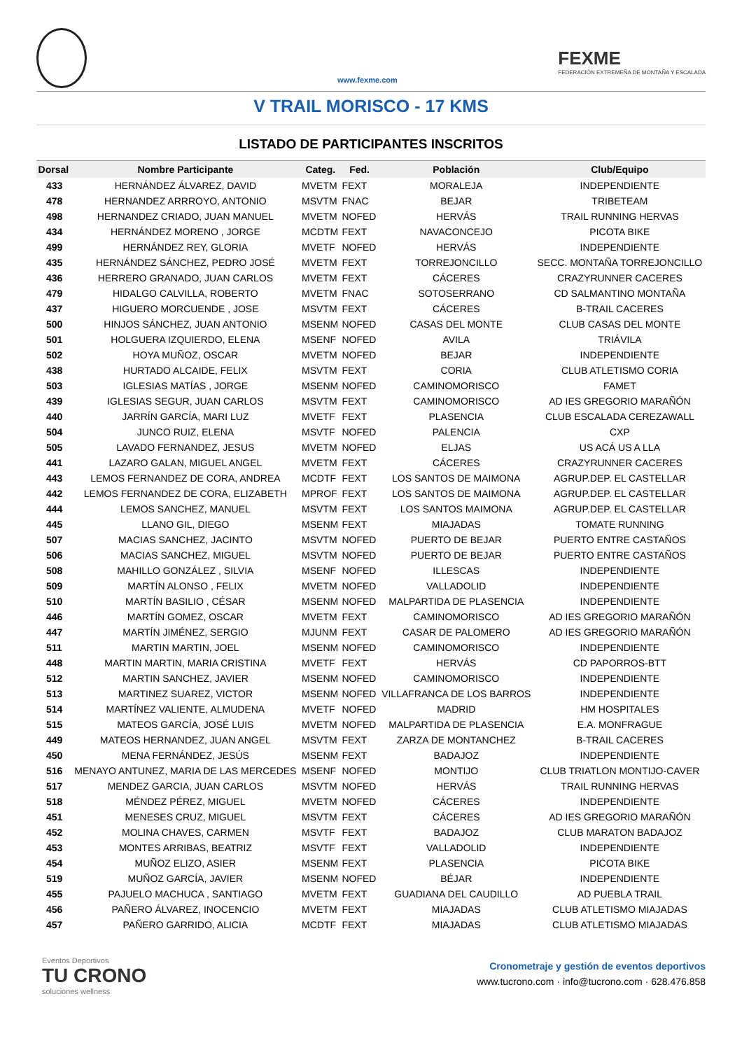www.fexme.com
FEXME
FEDERACIÓN EXTREMEÑA DE MONTAÑA Y ESCALADA
V TRAIL MORISCO - 17 KMS
LISTADO DE PARTICIPANTES INSCRITOS
| Dorsal | Nombre Participante | Categ. | Fed. | Población | Club/Equipo |
| --- | --- | --- | --- | --- | --- |
| 433 | HERNÁNDEZ ÁLVAREZ, DAVID | MVETM | FEXT | MORALEJA | INDEPENDIENTE |
| 478 | HERNANDEZ ARRROYO, ANTONIO | MSVTM | FNAC | BEJAR | TRIBETEAM |
| 498 | HERNANDEZ CRIADO, JUAN MANUEL | MVETM | NOFED | HERVÁS | TRAIL RUNNING HERVAS |
| 434 | HERNÁNDEZ MORENO , JORGE | MCDTM | FEXT | NAVACONCEJO | PICOTA BIKE |
| 499 | HERNÁNDEZ REY, GLORIA | MVETF | NOFED | HERVÁS | INDEPENDIENTE |
| 435 | HERNÁNDEZ SÁNCHEZ, PEDRO JOSÉ | MVETM | FEXT | TORREJONCILLO | SECC. MONTAÑA TORREJONCILLO |
| 436 | HERRERO GRANADO, JUAN CARLOS | MVETM | FEXT | CÁCERES | CRAZYRUNNER CACERES |
| 479 | HIDALGO CALVILLA, ROBERTO | MVETM | FNAC | SOTOSERRANO | CD SALMANTINO MONTAÑA |
| 437 | HIGUERO MORCUENDE , JOSE | MSVTM | FEXT | CÁCERES | B-TRAIL CACERES |
| 500 | HINJOS SÁNCHEZ, JUAN ANTONIO | MSENM | NOFED | CASAS DEL MONTE | CLUB CASAS DEL MONTE |
| 501 | HOLGUERA IZQUIERDO, ELENA | MSENF | NOFED | AVILA | TRIÁVILA |
| 502 | HOYA MUÑOZ, OSCAR | MVETM | NOFED | BEJAR | INDEPENDIENTE |
| 438 | HURTADO ALCAIDE, FELIX | MSVTM | FEXT | CORIA | CLUB ATLETISMO CORIA |
| 503 | IGLESIAS MATÍAS , JORGE | MSENM | NOFED | CAMINOMORISCO | FAMET |
| 439 | IGLESIAS SEGUR, JUAN CARLOS | MSVTM | FEXT | CAMINOMORISCO | AD IES GREGORIO MARAÑÓN |
| 440 | JARRÍN GARCÍA, MARI LUZ | MVETF | FEXT | PLASENCIA | CLUB ESCALADA CEREZAWALL |
| 504 | JUNCO RUIZ, ELENA | MSVTF | NOFED | PALENCIA | CXP |
| 505 | LAVADO FERNANDEZ, JESUS | MVETM | NOFED | ELJAS | US ACÁ US A LLA |
| 441 | LAZARO GALAN, MIGUEL ANGEL | MVETM | FEXT | CÁCERES | CRAZYRUNNER CACERES |
| 443 | LEMOS FERNANDEZ DE CORA, ANDREA | MCDTF | FEXT | LOS SANTOS DE MAIMONA | AGRUP.DEP. EL CASTELLAR |
| 442 | LEMOS FERNANDEZ DE CORA, ELIZABETH | MPROF | FEXT | LOS SANTOS DE MAIMONA | AGRUP.DEP. EL CASTELLAR |
| 444 | LEMOS SANCHEZ, MANUEL | MSVTM | FEXT | LOS SANTOS MAIMONA | AGRUP.DEP. EL CASTELLAR |
| 445 | LLANO GIL, DIEGO | MSENM | FEXT | MIAJADAS | TOMATE RUNNING |
| 507 | MACIAS SANCHEZ, JACINTO | MSVTM | NOFED | PUERTO DE BEJAR | PUERTO ENTRE CASTAÑOS |
| 506 | MACIAS SANCHEZ, MIGUEL | MSVTM | NOFED | PUERTO DE BEJAR | PUERTO ENTRE CASTAÑOS |
| 508 | MAHILLO GONZÁLEZ , SILVIA | MSENF | NOFED | ILLESCAS | INDEPENDIENTE |
| 509 | MARTÍN ALONSO , FELIX | MVETM | NOFED | VALLADOLID | INDEPENDIENTE |
| 510 | MARTÍN BASILIO , CÉSAR | MSENM | NOFED | MALPARTIDA DE PLASENCIA | INDEPENDIENTE |
| 446 | MARTÍN GOMEZ, OSCAR | MVETM | FEXT | CAMINOMORISCO | AD IES GREGORIO MARAÑÓN |
| 447 | MARTÍN JIMÉNEZ, SERGIO | MJUNM | FEXT | CASAR DE PALOMERO | AD IES GREGORIO MARAÑÓN |
| 511 | MARTIN MARTIN, JOEL | MSENM | NOFED | CAMINOMORISCO | INDEPENDIENTE |
| 448 | MARTIN MARTIN, MARIA CRISTINA | MVETF | FEXT | HERVÁS | CD PAPORROS-BTT |
| 512 | MARTIN SANCHEZ, JAVIER | MSENM | NOFED | CAMINOMORISCO | INDEPENDIENTE |
| 513 | MARTINEZ SUAREZ, VICTOR | MSENM | NOFED | VILLAFRANCA DE LOS BARROS | INDEPENDIENTE |
| 514 | MARTÍNEZ VALIENTE, ALMUDENA | MVETF | NOFED | MADRID | HM HOSPITALES |
| 515 | MATEOS GARCÍA, JOSÉ LUIS | MVETM | NOFED | MALPARTIDA DE PLASENCIA | E.A. MONFRAGUE |
| 449 | MATEOS HERNANDEZ, JUAN ANGEL | MSVTM | FEXT | ZARZA DE MONTANCHEZ | B-TRAIL CACERES |
| 450 | MENA FERNÁNDEZ, JESÚS | MSENM | FEXT | BADAJOZ | INDEPENDIENTE |
| 516 | MENAYO ANTUNEZ, MARIA DE LAS MERCEDES | MSENF | NOFED | MONTIJO | CLUB TRIATLON MONTIJO-CAVER |
| 517 | MENDEZ GARCIA, JUAN CARLOS | MSVTM | NOFED | HERVÁS | TRAIL RUNNING HERVAS |
| 518 | MÉNDEZ PÉREZ, MIGUEL | MVETM | NOFED | CÁCERES | INDEPENDIENTE |
| 451 | MENESES CRUZ, MIGUEL | MSVTM | FEXT | CÁCERES | AD IES GREGORIO MARAÑÓN |
| 452 | MOLINA CHAVES, CARMEN | MSVTF | FEXT | BADAJOZ | CLUB MARATON BADAJOZ |
| 453 | MONTES ARRIBAS, BEATRIZ | MSVTF | FEXT | VALLADOLID | INDEPENDIENTE |
| 454 | MUÑOZ ELIZO, ASIER | MSENM | FEXT | PLASENCIA | PICOTA BIKE |
| 519 | MUÑOZ GARCÍA, JAVIER | MSENM | NOFED | BÉJAR | INDEPENDIENTE |
| 455 | PAJUELO MACHUCA , SANTIAGO | MVETM | FEXT | GUADIANA DEL CAUDILLO | AD PUEBLA TRAIL |
| 456 | PAÑERO ÁLVAREZ, INOCENCIO | MVETM | FEXT | MIAJADAS | CLUB ATLETISMO MIAJADAS |
| 457 | PAÑERO GARRIDO, ALICIA | MCDTF | FEXT | MIAJADAS | CLUB ATLETISMO MIAJADAS |
Eventos Deportivos
TU CRONO
soluciones wellness
Cronometraje y gestión de eventos deportivos
www.tucrono.com · info@tucrono.com · 628.476.858